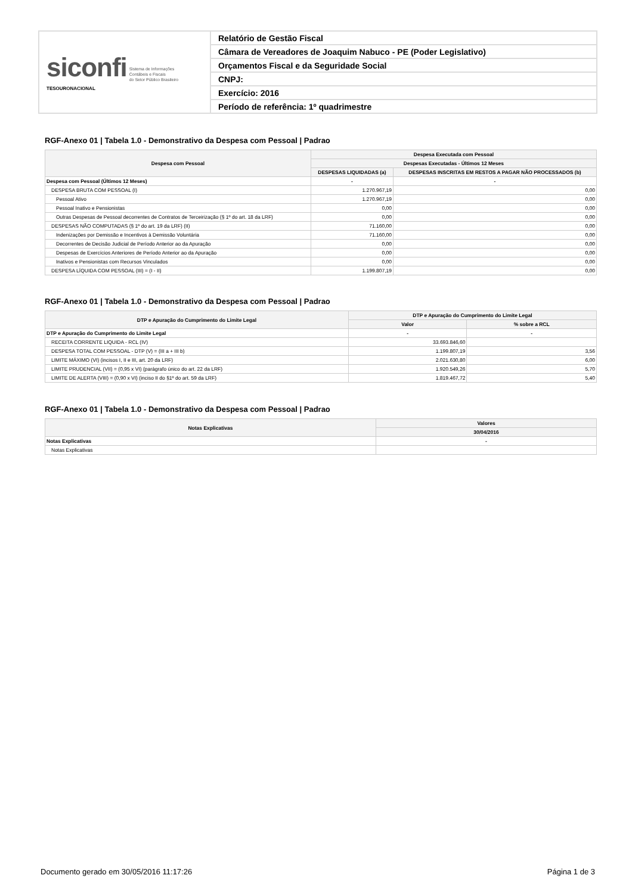| siconfi Sistema de Informações Contábeis e Fiscais do Setor Público Brasileiro TESOURONACIONAL | Relatório de Gestão Fiscal |
| | Câmara de Vereadores de Joaquim Nabuco - PE (Poder Legislativo) |
| | Orçamentos Fiscal e da Seguridade Social |
| | CNPJ: |
| | Exercício: 2016 |
| | Período de referência: 1º quadrimestre |
RGF-Anexo 01 | Tabela 1.0 - Demonstrativo da Despesa com Pessoal | Padrao
| Despesa com Pessoal | Despesa Executada com Pessoal | |
| --- | --- | --- |
| | Despesas Executadas - Últimos 12 Meses | |
| | DESPESAS LIQUIDADAS (a) | DESPESAS INSCRITAS EM RESTOS A PAGAR NÃO PROCESSADOS (b) |
| Despesa com Pessoal (Últimos 12 Meses) | - | - |
| DESPESA BRUTA COM PESSOAL (I) | 1.270.967,19 | 0,00 |
| Pessoal Ativo | 1.270.967,19 | 0,00 |
| Pessoal Inativo e Pensionistas | 0,00 | 0,00 |
| Outras Despesas de Pessoal decorrentes de Contratos de Terceirização (§ 1º do art. 18 da LRF) | 0,00 | 0,00 |
| DESPESAS NÃO COMPUTADAS (§ 1º do art. 19 da LRF) (II) | 71.160,00 | 0,00 |
| Indenizações por Demissão e Incentivos à Demissão Voluntária | 71.160,00 | 0,00 |
| Decorrentes de Decisão Judicial de Período Anterior ao da Apuração | 0,00 | 0,00 |
| Despesas de Exercícios Anteriores de Período Anterior ao da Apuração | 0,00 | 0,00 |
| Inativos e Pensionistas com Recursos Vinculados | 0,00 | 0,00 |
| DESPESA LÍQUIDA COM PESSOAL (III) = (I - II) | 1.199.807,19 | 0,00 |
RGF-Anexo 01 | Tabela 1.0 - Demonstrativo da Despesa com Pessoal | Padrao
| DTP e Apuração do Cumprimento do Limite Legal | DTP e Apuração do Cumprimento do Limite Legal | |
| --- | --- | --- |
| | Valor | % sobre a RCL |
| DTP e Apuração do Cumprimento do Limite Legal | - | - |
| RECEITA CORRENTE LIQUIDA - RCL (IV) | 33.693.846,60 | |
| DESPESA TOTAL COM PESSOAL - DTP (V) = (III a + III b) | 1.199.807,19 | 3,56 |
| LIMITE MÁXIMO (VI) (incisos I, II e III, art. 20 da LRF) | 2.021.630,80 | 6,00 |
| LIMITE PRUDENCIAL (VII) = (0,95 x VI) (parágrafo único do art. 22 da LRF) | 1.920.549,26 | 5,70 |
| LIMITE DE ALERTA (VIII) = (0,90 x VI) (inciso II do §1º do art. 59 da LRF) | 1.819.467,72 | 5,40 |
RGF-Anexo 01 | Tabela 1.0 - Demonstrativo da Despesa com Pessoal | Padrao
| Notas Explicativas | Valores |
| --- | --- |
| | 30/04/2016 |
| Notas Explicativas | - |
| Notas Explicativas | |
Documento gerado em 30/05/2016 11:17:26 Página 1 de 3